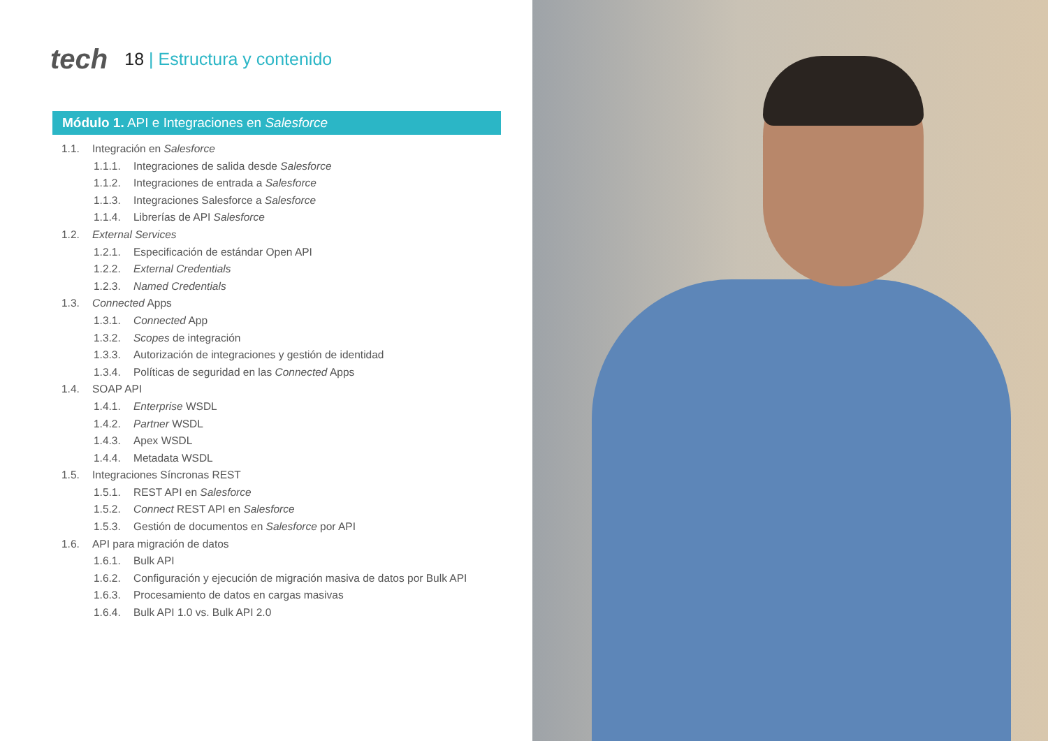tech
18 | Estructura y contenido
Módulo 1. API e Integraciones en Salesforce
1.1. Integración en Salesforce
1.1.1. Integraciones de salida desde Salesforce
1.1.2. Integraciones de entrada a Salesforce
1.1.3. Integraciones Salesforce a Salesforce
1.1.4. Librerías de API Salesforce
1.2. External Services
1.2.1. Especificación de estándar Open API
1.2.2. External Credentials
1.2.3. Named Credentials
1.3. Connected Apps
1.3.1. Connected App
1.3.2. Scopes de integración
1.3.3. Autorización de integraciones y gestión de identidad
1.3.4. Políticas de seguridad en las Connected Apps
1.4. SOAP API
1.4.1. Enterprise WSDL
1.4.2. Partner WSDL
1.4.3. Apex WSDL
1.4.4. Metadata WSDL
1.5. Integraciones Síncronas REST
1.5.1. REST API en Salesforce
1.5.2. Connect REST API en Salesforce
1.5.3. Gestión de documentos en Salesforce por API
1.6. API para migración de datos
1.6.1. Bulk API
1.6.2. Configuración y ejecución de migración masiva de datos por Bulk API
1.6.3. Procesamiento de datos en cargas masivas
1.6.4. Bulk API 1.0 vs. Bulk API 2.0